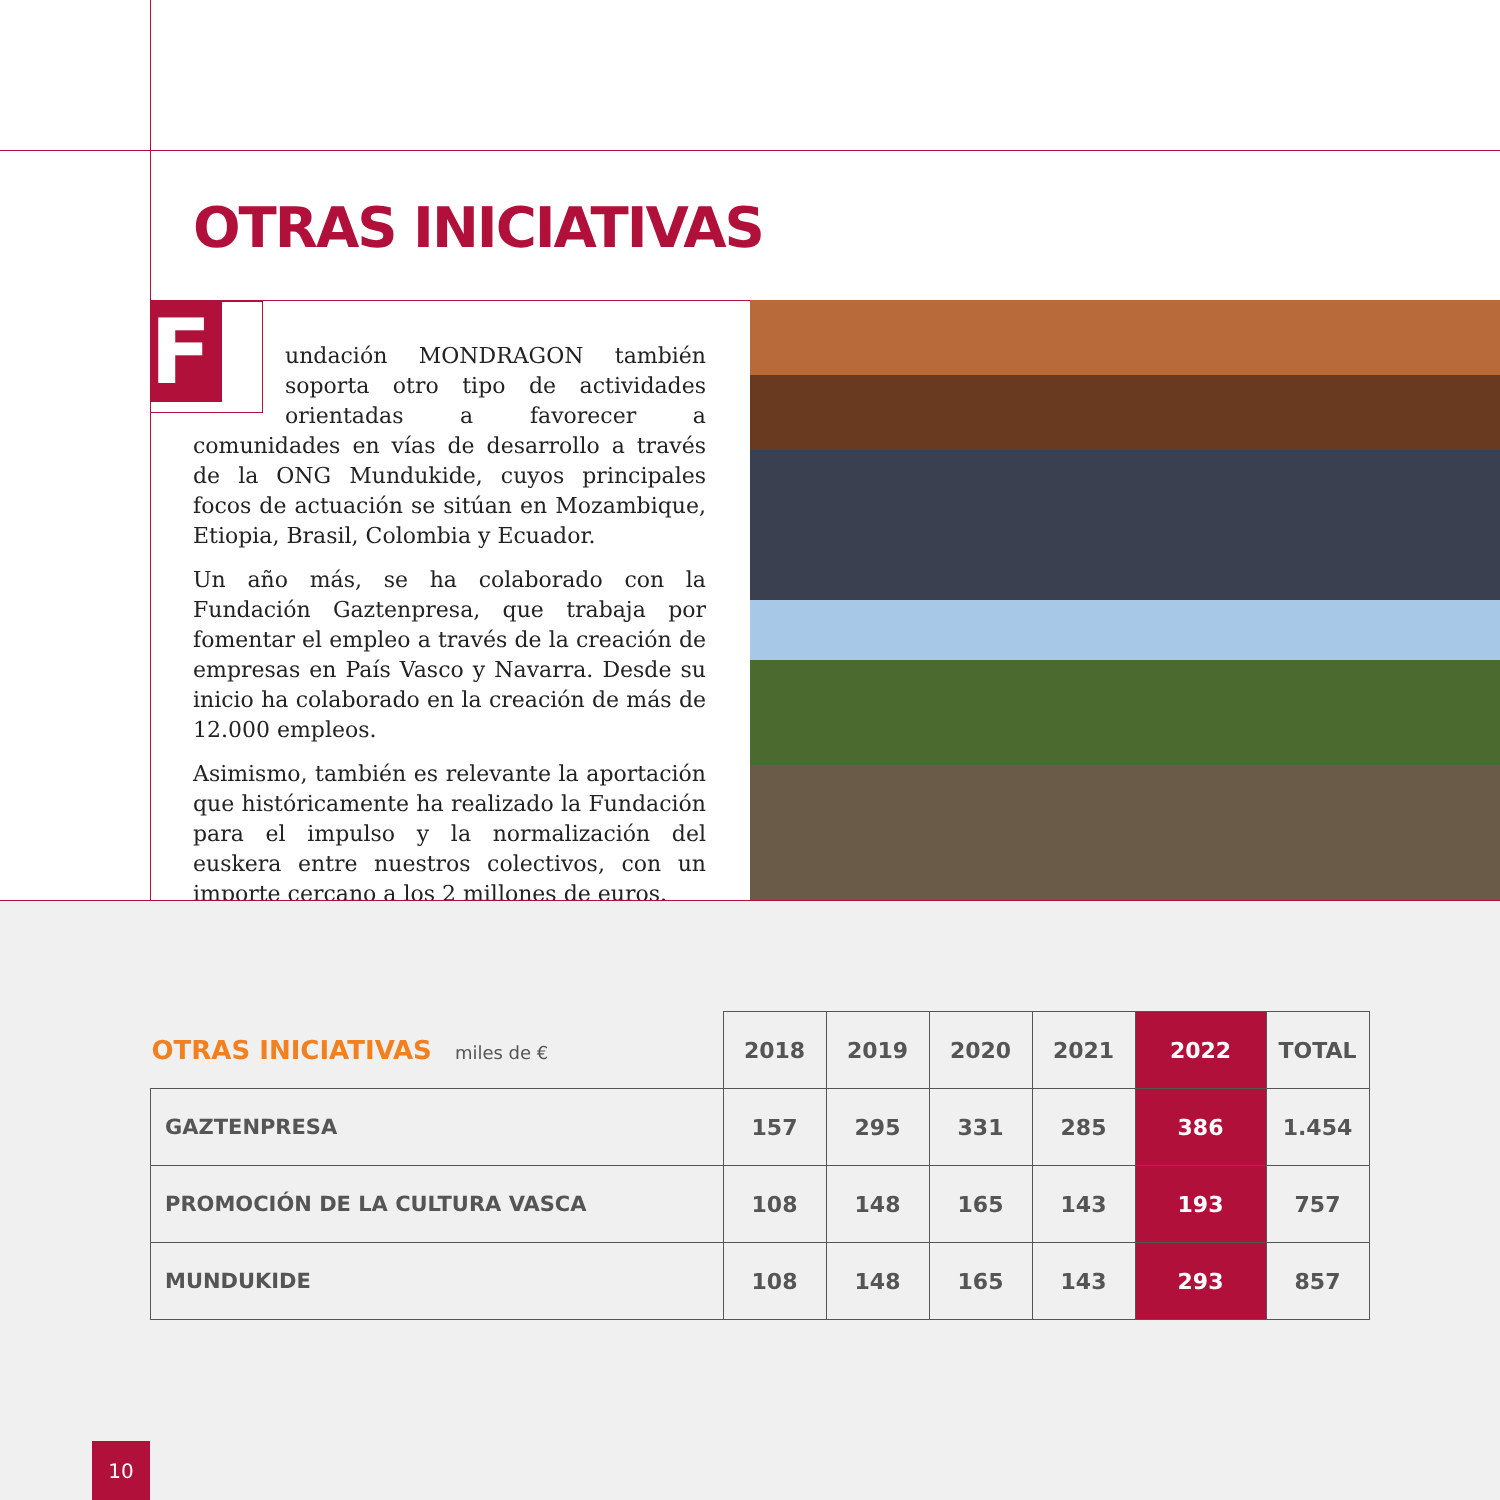OTRAS INICIATIVAS
F
undación MONDRAGON también soporta otro tipo de actividades orientadas a favorecer a comunidades en vías de desarrollo a través de la ONG Mundukide, cuyos principales focos de actuación se sitúan en Mozambique, Etiopia, Brasil, Colombia y Ecuador.
Un año más, se ha colaborado con la Fundación Gaztenpresa, que trabaja por fomentar el empleo a través de la creación de empresas en País Vasco y Navarra. Desde su inicio ha colaborado en la creación de más de 12.000 empleos.
Asimismo, también es relevante la aportación que históricamente ha realizado la Fundación para el impulso y la normalización del euskera entre nuestros colectivos, con un importe cercano a los 2 millones de euros.
| OTRAS INICIATIVAS miles de € | 2018 | 2019 | 2020 | 2021 | 2022 | TOTAL |
| --- | --- | --- | --- | --- | --- | --- |
| GAZTENPRESA | 157 | 295 | 331 | 285 | 386 | 1.454 |
| PROMOCIÓN DE LA CULTURA VASCA | 108 | 148 | 165 | 143 | 193 | 757 |
| MUNDUKIDE | 108 | 148 | 165 | 143 | 293 | 857 |
10